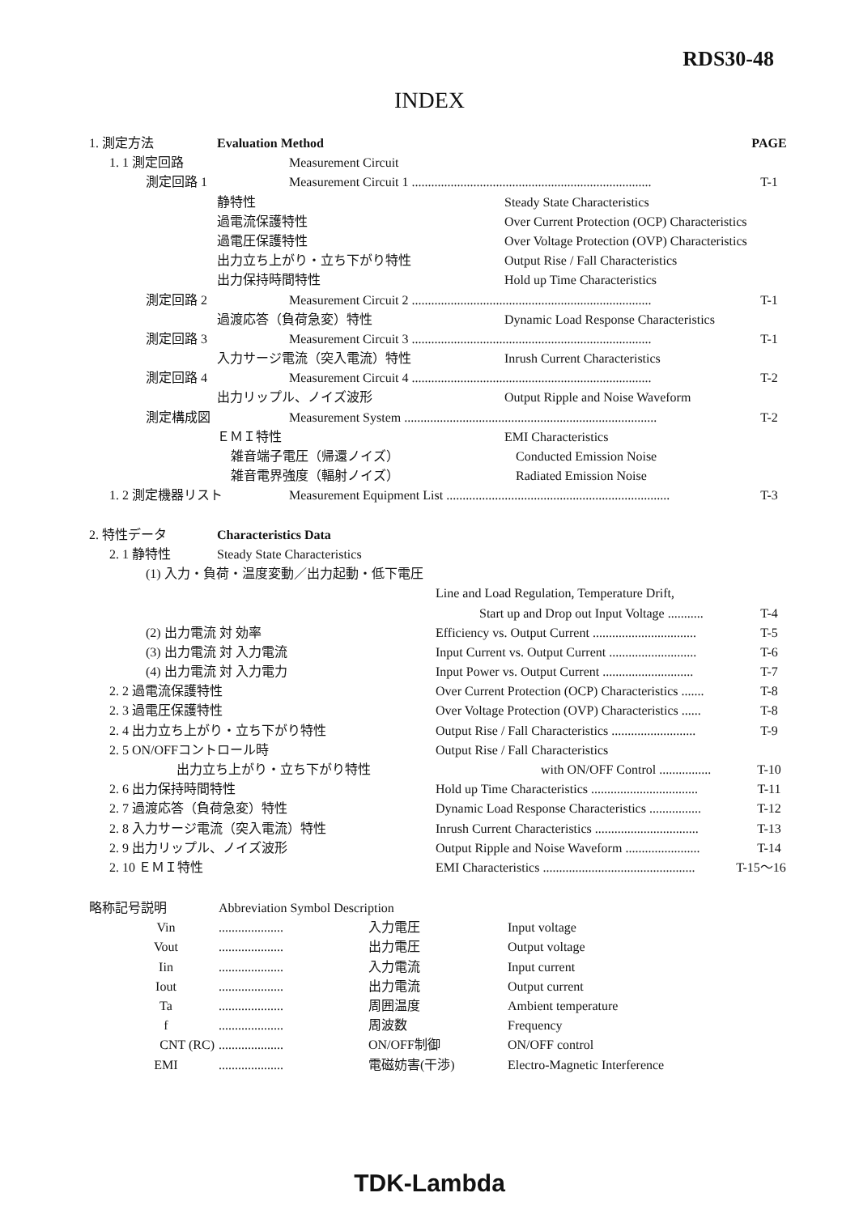RDS30-48
INDEX
1. 測定方法 Evaluation Method PAGE
1. 1 測定回路 Measurement Circuit
測定回路 1 Measurement Circuit 1 .......................................................................... T-1
静特性 Steady State Characteristics
過電流保護特性 Over Current Protection (OCP) Characteristics
過電圧保護特性 Over Voltage Protection (OVP) Characteristics
出力立ち上がり・立ち下がり特性 Output Rise / Fall Characteristics
出力保持時間特性 Hold up Time Characteristics
測定回路 2 Measurement Circuit 2 .......................................................................... T-1
過渡応答（負荷急変）特性 Dynamic Load Response Characteristics
測定回路 3 Measurement Circuit 3 .......................................................................... T-1
入力サージ電流（突入電流）特性 Inrush Current Characteristics
測定回路 4 Measurement Circuit 4 .......................................................................... T-2
出力リップル、ノイズ波形 Output Ripple and Noise Waveform
測定構成図 Measurement System .............................................................................. T-2
ＥＭＩ特性 EMI Characteristics
雑音端子電圧（帰還ノイズ） Conducted Emission Noise
雑音電界強度（輻射ノイズ） Radiated Emission Noise
1. 2 測定機器リスト Measurement Equipment List ..................................................................... T-3
2. 特性データ Characteristics Data
2. 1 静特性 Steady State Characteristics
(1) 入力・負荷・温度変動／出力起動・低下電圧
Line and Load Regulation, Temperature Drift,
Start up and Drop out Input Voltage ........... T-4
(2) 出力電流 対 効率 Efficiency vs. Output Current ................................ T-5
(3) 出力電流 対 入力電流 Input Current vs. Output Current ........................... T-6
(4) 出力電流 対 入力電力 Input Power vs. Output Current ............................ T-7
2. 2 過電流保護特性 Over Current Protection (OCP) Characteristics ....... T-8
2. 3 過電圧保護特性 Over Voltage Protection (OVP) Characteristics ...... T-8
2. 4 出力立ち上がり・立ち下がり特性 Output Rise / Fall Characteristics .......................... T-9
2. 5 ON/OFFコントロール時 Output Rise / Fall Characteristics
出力立ち上がり・立ち下がり特性 with ON/OFF Control ................ T-10
2. 6 出力保持時間特性 Hold up Time Characteristics ................................. T-11
2. 7 過渡応答（負荷急変）特性 Dynamic Load Response Characteristics ................ T-12
2. 8 入力サージ電流（突入電流）特性 Inrush Current Characteristics ................................ T-13
2. 9 出力リップル、ノイズ波形 Output Ripple and Noise Waveform ....................... T-14
2. 10 ＥＭＩ特性 EMI Characteristics ............................................... T-15～16
略称記号説明 Abbreviation Symbol Description
Vin.................... 入力電圧 Input voltage
Vout.................... 出力電圧 Output voltage
Iin.................... 入力電流 Input current
Iout.................... 出力電流 Output current
Ta.................... 周囲温度 Ambient temperature
f.................... 周波数 Frequency
CNT (RC).................... ON/OFF制御 ON/OFF control
EMI.................... 電磁妨害(干渉) Electro-Magnetic Interference
TDK-Lambda